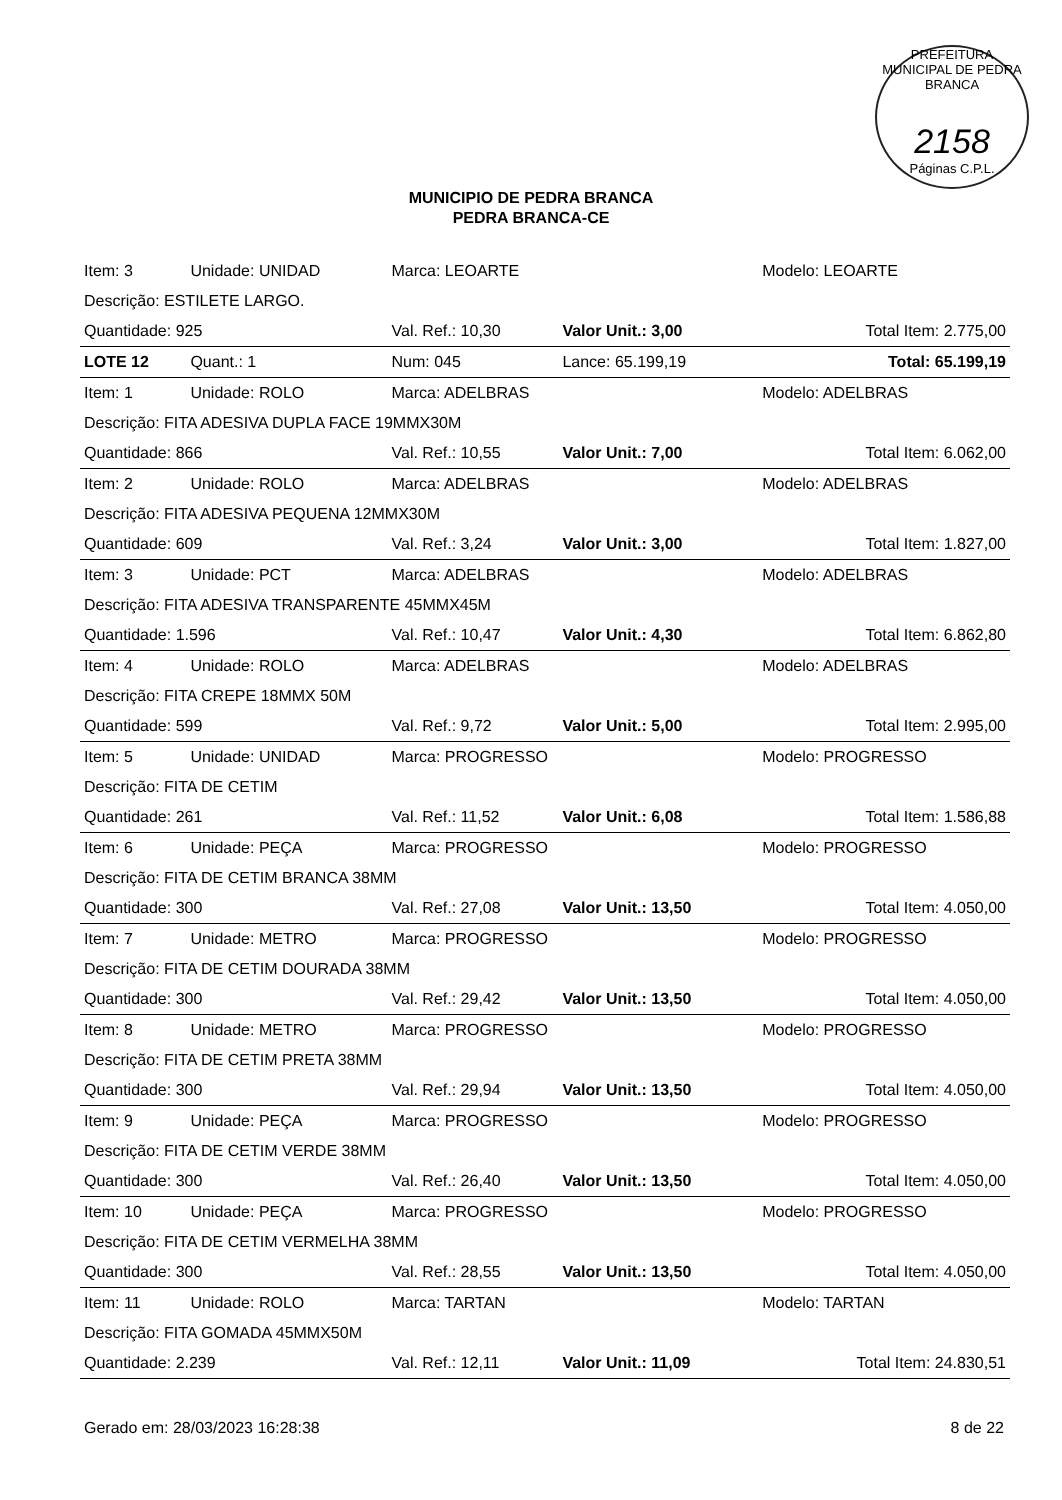PREFEITURA MUNICIPAL DE PEDRA BRANCA
2158
Páginas C.P.L.
MUNICIPIO DE PEDRA BRANCA
PEDRA BRANCA-CE
| Item: 3 | Unidade: UNIDAD | Marca: LEOARTE | | Modelo: LEOARTE |
| Descrição: ESTILETE LARGO. | | | | |
| Quantidade: 925 | | Val. Ref.: 10,30 | Valor Unit.: 3,00 | Total Item: 2.775,00 |
| LOTE 12 | Quant.: 1 | Num: 045 | Lance: 65.199,19 | Total: 65.199,19 |
| Item: 1 | Unidade: ROLO | Marca: ADELBRAS | | Modelo: ADELBRAS |
| Descrição: FITA ADESIVA DUPLA FACE 19MMX30M | | | | |
| Quantidade: 866 | | Val. Ref.: 10,55 | Valor Unit.: 7,00 | Total Item: 6.062,00 |
| Item: 2 | Unidade: ROLO | Marca: ADELBRAS | | Modelo: ADELBRAS |
| Descrição: FITA ADESIVA PEQUENA 12MMX30M | | | | |
| Quantidade: 609 | | Val. Ref.: 3,24 | Valor Unit.: 3,00 | Total Item: 1.827,00 |
| Item: 3 | Unidade: PCT | Marca: ADELBRAS | | Modelo: ADELBRAS |
| Descrição: FITA ADESIVA TRANSPARENTE 45MMX45M | | | | |
| Quantidade: 1.596 | | Val. Ref.: 10,47 | Valor Unit.: 4,30 | Total Item: 6.862,80 |
| Item: 4 | Unidade: ROLO | Marca: ADELBRAS | | Modelo: ADELBRAS |
| Descrição: FITA CREPE 18MMX 50M | | | | |
| Quantidade: 599 | | Val. Ref.: 9,72 | Valor Unit.: 5,00 | Total Item: 2.995,00 |
| Item: 5 | Unidade: UNIDAD | Marca: PROGRESSO | | Modelo: PROGRESSO |
| Descrição: FITA DE CETIM | | | | |
| Quantidade: 261 | | Val. Ref.: 11,52 | Valor Unit.: 6,08 | Total Item: 1.586,88 |
| Item: 6 | Unidade: PEÇA | Marca: PROGRESSO | | Modelo: PROGRESSO |
| Descrição: FITA DE CETIM BRANCA 38MM | | | | |
| Quantidade: 300 | | Val. Ref.: 27,08 | Valor Unit.: 13,50 | Total Item: 4.050,00 |
| Item: 7 | Unidade: METRO | Marca: PROGRESSO | | Modelo: PROGRESSO |
| Descrição: FITA DE CETIM DOURADA 38MM | | | | |
| Quantidade: 300 | | Val. Ref.: 29,42 | Valor Unit.: 13,50 | Total Item: 4.050,00 |
| Item: 8 | Unidade: METRO | Marca: PROGRESSO | | Modelo: PROGRESSO |
| Descrição: FITA DE CETIM PRETA 38MM | | | | |
| Quantidade: 300 | | Val. Ref.: 29,94 | Valor Unit.: 13,50 | Total Item: 4.050,00 |
| Item: 9 | Unidade: PEÇA | Marca: PROGRESSO | | Modelo: PROGRESSO |
| Descrição: FITA DE CETIM VERDE 38MM | | | | |
| Quantidade: 300 | | Val. Ref.: 26,40 | Valor Unit.: 13,50 | Total Item: 4.050,00 |
| Item: 10 | Unidade: PEÇA | Marca: PROGRESSO | | Modelo: PROGRESSO |
| Descrição: FITA DE CETIM VERMELHA 38MM | | | | |
| Quantidade: 300 | | Val. Ref.: 28,55 | Valor Unit.: 13,50 | Total Item: 4.050,00 |
| Item: 11 | Unidade: ROLO | Marca: TARTAN | | Modelo: TARTAN |
| Descrição: FITA GOMADA 45MMX50M | | | | |
| Quantidade: 2.239 | | Val. Ref.: 12,11 | Valor Unit.: 11,09 | Total Item: 24.830,51 |
Gerado em: 28/03/2023 16:28:38 8 de 22